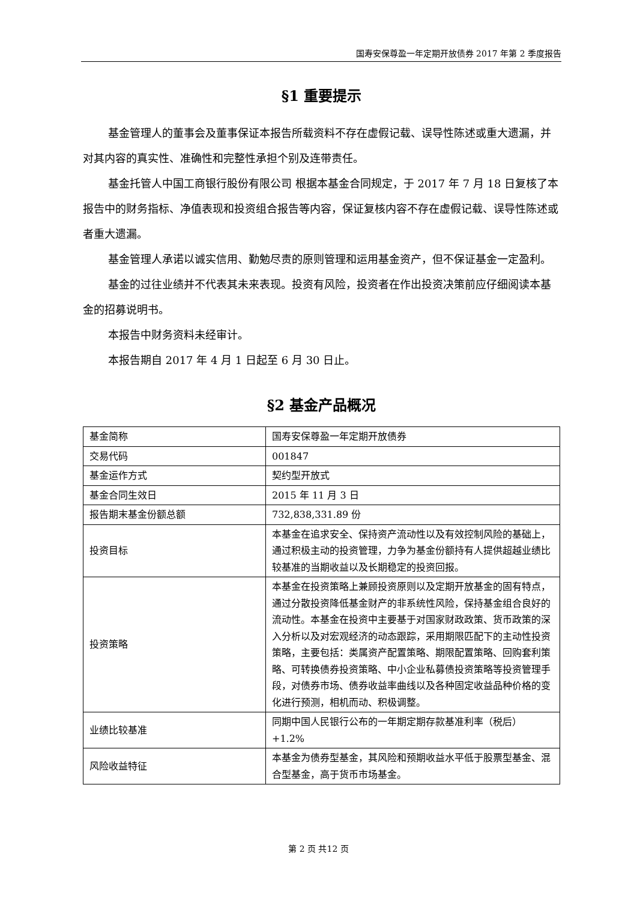国寿安保尊盈一年定期开放债券 2017 年第 2 季度报告
§1 重要提示
基金管理人的董事会及董事保证本报告所载资料不存在虚假记载、误导性陈述或重大遗漏，并对其内容的真实性、准确性和完整性承担个别及连带责任。
基金托管人中国工商银行股份有限公司 根据本基金合同规定，于 2017 年 7 月 18 日复核了本报告中的财务指标、净值表现和投资组合报告等内容，保证复核内容不存在虚假记载、误导性陈述或者重大遗漏。
基金管理人承诺以诚实信用、勤勉尽责的原则管理和运用基金资产，但不保证基金一定盈利。
基金的过往业绩并不代表其未来表现。投资有风险，投资者在作出投资决策前应仔细阅读本基金的招募说明书。
本报告中财务资料未经审计。
本报告期自 2017 年 4 月 1 日起至 6 月 30 日止。
§2 基金产品概况
| 基金简称 | 国寿安保尊盈一年定期开放债券 |
| 交易代码 | 001847 |
| 基金运作方式 | 契约型开放式 |
| 基金合同生效日 | 2015 年 11 月 3 日 |
| 报告期末基金份额总额 | 732,838,331.89 份 |
| 投资目标 | 本基金在追求安全、保持资产流动性以及有效控制风险的基础上，通过积极主动的投资管理，力争为基金份额持有人提供超越业绩比较基准的当期收益以及长期稳定的投资回报。 |
| 投资策略 | 本基金在投资策略上兼顾投资原则以及定期开放基金的固有特点，通过分散投资降低基金财产的非系统性风险，保持基金组合良好的流动性。本基金在投资中主要基于对国家财政政策、货币政策的深入分析以及对宏观经济的动态跟踪，采用期限匹配下的主动性投资策略，主要包括：类属资产配置策略、期限配置策略、回购套利策略、可转换债券投资策略、中小企业私募债投资策略等投资管理手段，对债券市场、债券收益率曲线以及各种固定收益品种价格的变化进行预测，相机而动、积极调整。 |
| 业绩比较基准 | 同期中国人民银行公布的一年期定期存款基准利率（税后）+1.2% |
| 风险收益特征 | 本基金为债券型基金，其风险和预期收益水平低于股票型基金、混合型基金，高于货币市场基金。 |
第 2 页 共12 页